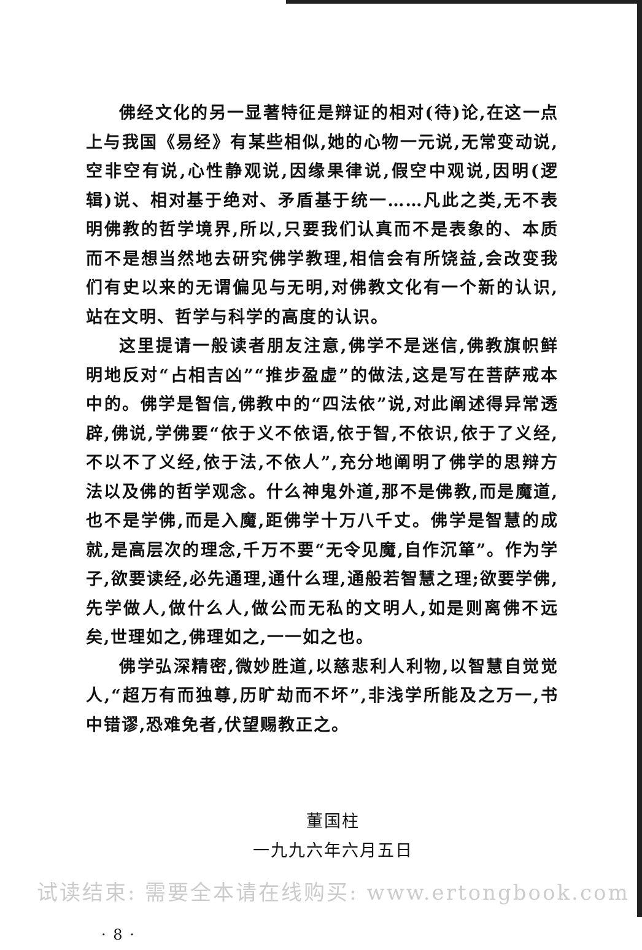佛经文化的另一显著特征是辩证的相对(待)论,在这一点上与我国《易经》有某些相似,她的心物一元说,无常变动说,空非空有说,心性静观说,因缘果律说,假空中观说,因明(逻辑)说、相对基于绝对、矛盾基于统一……凡此之类,无不表明佛教的哲学境界,所以,只要我们认真而不是表象的、本质而不是想当然地去研究佛学教理,相信会有所饶益,会改变我们有史以来的无谓偏见与无明,对佛教文化有一个新的认识,站在文明、哲学与科学的高度的认识。
这里提请一般读者朋友注意,佛学不是迷信,佛教旗帜鲜明地反对“占相吉凶”“推步盈虚”的做法,这是写在菩萨戒本中的。佛学是智信,佛教中的“四法依”说,对此阐述得异常透辟,佛说,学佛要“依于义不依语,依于智,不依识,依于了义经,不以不了义经,依于法,不依人”,充分地阐明了佛学的思辩方法以及佛的哲学观念。什么神鬼外道,那不是佛教,而是魔道,也不是学佛,而是入魔,距佛学十万八千丈。佛学是智慧的成就,是高层次的理念,千万不要“无令见魔,自作沉箪”。作为学子,欲要读经,必先通理,通什么理,通般若智慧之理;欲要学佛,先学做人,做什么人,做公而无私的文明人,如是则离佛不远矣,世理如之,佛理如之,一一如之也。
佛学弘深精密,微妙胜道,以慈悲利人利物,以智慧自觉觉人,“超万有而独尊,历旷劫而不坏”,非浅学所能及之万一,书中错谬,恐难免者,伏望赐教正之。
董国柱
一九九六年六月五日
· 8 ·
试读结束: 需要全本请在线购买: www.ertongbook.com